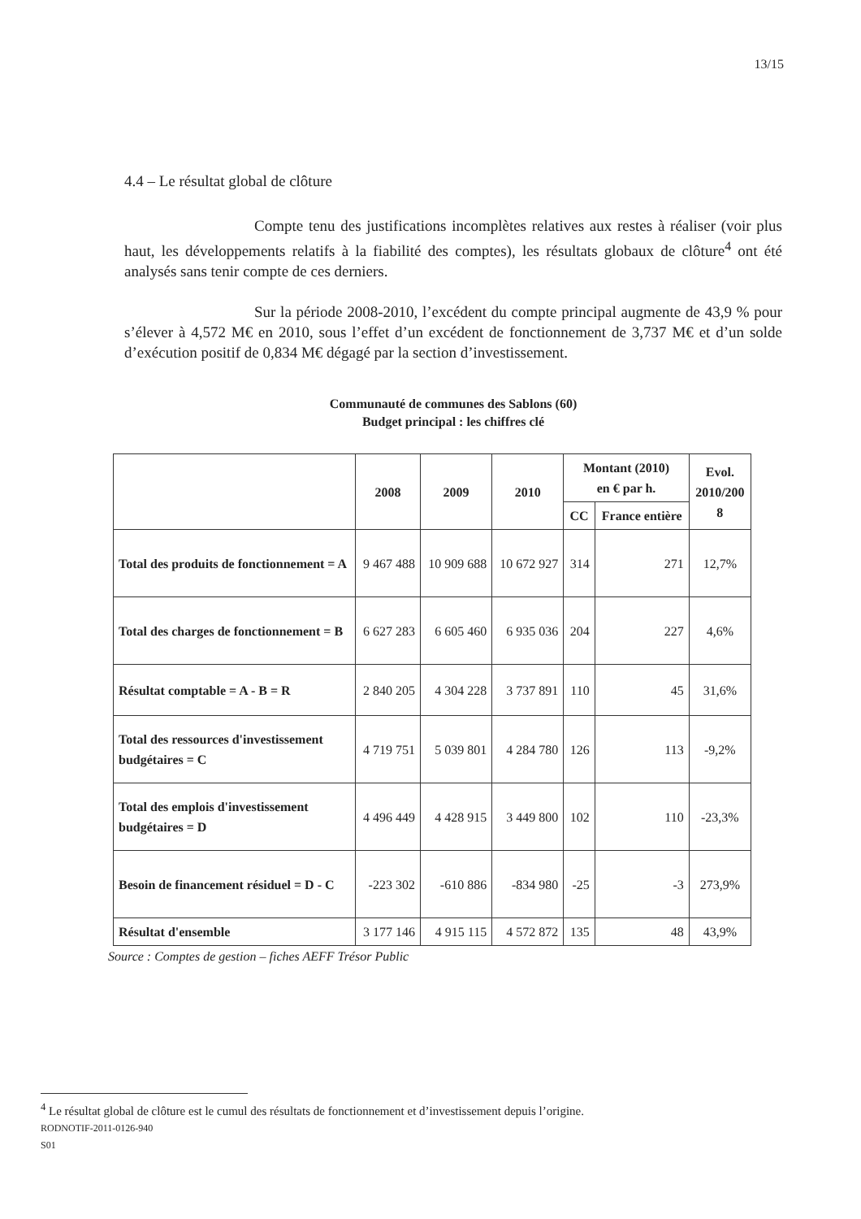13/15
4.4 – Le résultat global de clôture
Compte tenu des justifications incomplètes relatives aux restes à réaliser (voir plus haut, les développements relatifs à la fiabilité des comptes), les résultats globaux de clôture<sup>4</sup> ont été analysés sans tenir compte de ces derniers.
Sur la période 2008-2010, l’excédent du compte principal augmente de 43,9 % pour s’élever à 4,572 M€ en 2010, sous l’effet d’un excédent de fonctionnement de 3,737 M€ et d’un solde d’exécution positif de 0,834 M€ dégagé par la section d’investissement.
Communauté de communes des Sablons (60)
Budget principal : les chiffres clé
| | 2008 | 2009 | 2010 | Montant (2010) en € par h. | | Evol. 2010/200 8 |
| --- | --- | --- | --- | --- | --- | --- |
| | | | | CC | France entière | |
| Total des produits de fonctionnement = A | 9 467 488 | 10 909 688 | 10 672 927 | 314 | 271 | 12,7% |
| Total des charges de fonctionnement = B | 6 627 283 | 6 605 460 | 6 935 036 | 204 | 227 | 4,6% |
| Résultat comptable = A - B = R | 2 840 205 | 4 304 228 | 3 737 891 | 110 | 45 | 31,6% |
| Total des ressources d'investissement budgétaires = C | 4 719 751 | 5 039 801 | 4 284 780 | 126 | 113 | -9,2% |
| Total des emplois d'investissement budgétaires = D | 4 496 449 | 4 428 915 | 3 449 800 | 102 | 110 | -23,3% |
| Besoin de financement résiduel = D - C | -223 302 | -610 886 | -834 980 | -25 | -3 | 273,9% |
| Résultat d'ensemble | 3 177 146 | 4 915 115 | 4 572 872 | 135 | 48 | 43,9% |
Source : Comptes de gestion – fiches AEFF Trésor Public
<sup>4</sup> Le résultat global de clôture est le cumul des résultats de fonctionnement et d’investissement depuis l’origine.
RODNOTIF-2011-0126-940
S01